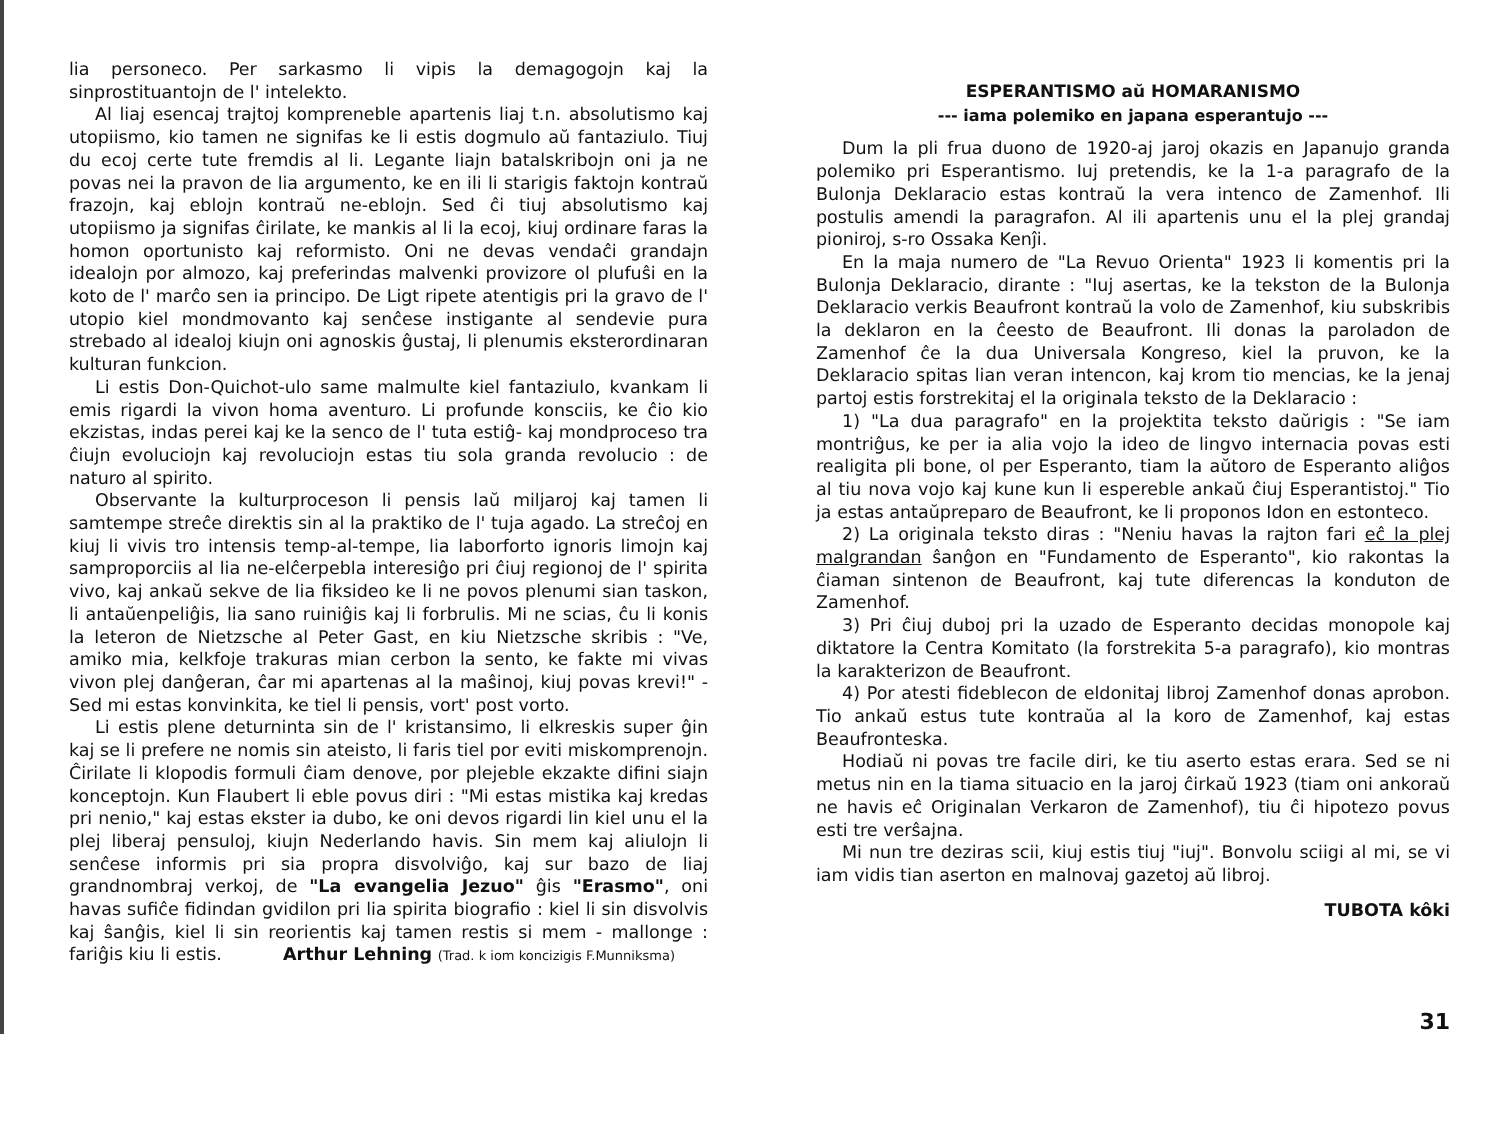lia personeco. Per sarkasmo li vipis la demagogojn kaj la sinprostituantojn de l' intelekto.
Al liaj esencaj trajtoj kompreneble apartenis liaj t.n. absolutismo kaj utopiismo, kio tamen ne signifas ke li estis dogmulo aŭ fantaziulo. Tiuj du ecoj certe tute fremdis al li. Legante liajn batalskribojn oni ja ne povas nei la pravon de lia argumento, ke en ili li starigis faktojn kontraŭ frazojn, kaj eblojn kontraŭ ne-eblojn. Sed ĉi tiuj absolutismo kaj utopiismo ja signifas ĉirilate, ke mankis al li la ecoj, kiuj ordinare faras la homon oportunisto kaj reformisto. Oni ne devas vendaĉi grandajn idealojn por almozo, kaj preferindas malvenki provizore ol plufuŝi en la koto de l' marĉo sen ia principo. De Ligt ripete atentigis pri la gravo de l' utopio kiel mondmovanto kaj senĉese instigante al sendevie pura strebado al idealoj kiujn oni agnoskis ĝustaj, li plenumis eksterordinaran kulturan funkcion.
Li estis Don-Quichot-ulo same malmulte kiel fantaziulo, kvankam li emis rigardi la vivon homa aventuro. Li profunde konsciis, ke ĉio kio ekzistas, indas perei kaj ke la senco de l' tuta estiĝ- kaj mondproceso tra ĉiujn evoluciojn kaj revoluciojn estas tiu sola granda revolucio : de naturo al spirito.
Observante la kulturproceson li pensis laŭ miljaroj kaj tamen li samtempe streĉe direktis sin al la praktiko de l' tuja agado. La streĉoj en kiuj li vivis tro intensis temp-al-tempe, lia laborforto ignoris limojn kaj samproporciis al lia ne-elĉerpebla interesiĝo pri ĉiuj regionoj de l' spirita vivo, kaj ankaŭ sekve de lia fiksideo ke li ne povos plenumi sian taskon, li antaŭenpeliĝis, lia sano ruiniĝis kaj li forbrulis. Mi ne scias, ĉu li konis la leteron de Nietzsche al Peter Gast, en kiu Nietzsche skribis : "Ve, amiko mia, kelkfoje trakuras mian cerbon la sento, ke fakte mi vivas vivon plej danĝeran, ĉar mi apartenas al la maŝinoj, kiuj povas krevi!" - Sed mi estas konvinkita, ke tiel li pensis, vort' post vorto.
Li estis plene deturninta sin de l' kristansimo, li elkreskis super ĝin kaj se li prefere ne nomis sin ateisto, li faris tiel por eviti miskomprenojn. Ĉirilate li klopodis formuli ĉiam denove, por plejeble ekzakte difini siajn konceptojn. Kun Flaubert li eble povus diri : "Mi estas mistika kaj kredas pri nenio," kaj estas ekster ia dubo, ke oni devos rigardi lin kiel unu el la plej liberaj pensuloj, kiujn Nederlando havis. Sin mem kaj aliulojn li senĉese informis pri sia propra disvolviĝo, kaj sur bazo de liaj grandnombraj verkoj, de "La evangelia Jezuo" ĝis "Erasmo", oni havas sufiĉe fidindan gvidilon pri lia spirita biografio : kiel li sin disvolvis kaj ŝanĝis, kiel li sin reorientis kaj tamen restis si mem - mallonge : fariĝis kiu li estis. Arthur Lehning (Trad. k iom koncizigis F.Munniksma)
ESPERANTISMO aŭ HOMARANISMO
--- iama polemiko en japana esperantujo ---
Dum la pli frua duono de 1920-aj jaroj okazis en Japanujo granda polemiko pri Esperantismo. Iuj pretendis, ke la 1-a paragrafo de la Bulonja Deklaracio estas kontraŭ la vera intenco de Zamenhof. Ili postulis amendi la paragrafon. Al ili apartenis unu el la plej grandaj pioniroj, s-ro Ossaka Kenĵi.
En la maja numero de "La Revuo Orienta" 1923 li komentis pri la Bulonja Deklaracio, dirante : "Iuj asertas, ke la tekston de la Bulonja Deklaracio verkis Beaufront kontraŭ la volo de Zamenhof, kiu subskribis la deklaron en la ĉeesto de Beaufront. Ili donas la paroladon de Zamenhof ĉe la dua Universala Kongreso, kiel la pruvon, ke la Deklaracio spitas lian veran intencon, kaj krom tio mencias, ke la jenaj partoj estis forstrekitaj el la originala teksto de la Deklaracio :
1) "La dua paragrafo" en la projektita teksto daŭrigis : "Se iam montriĝus, ke per ia alia vojo la ideo de lingvo internacia povas esti realigita pli bone, ol per Esperanto, tiam la aŭtoro de Esperanto aliĝos al tiu nova vojo kaj kune kun li espereble ankaŭ ĉiuj Esperantistoj." Tio ja estas antaŭpreparo de Beaufront, ke li proponos Idon en estonteco.
2) La originala teksto diras : "Neniu havas la rajton fari eĉ la plej malgrandan ŝanĝon en "Fundamento de Esperanto", kio rakontas la ĉiaman sintenon de Beaufront, kaj tute diferencas la konduton de Zamenhof.
3) Pri ĉiuj duboj pri la uzado de Esperanto decidas monopole kaj diktatore la Centra Komitato (la forstrekita 5-a paragrafo), kio montras la karakterizon de Beaufront.
4) Por atesti fideblecon de eldonitaj libroj Zamenhof donas aprobon. Tio ankaŭ estus tute kontraŭa al la koro de Zamenhof, kaj estas Beaufronteska.
Hodiaŭ ni povas tre facile diri, ke tiu aserto estas erara. Sed se ni metus nin en la tiama situacio en la jaroj ĉirkaŭ 1923 (tiam oni ankoraŭ ne havis eĉ Originalan Verkaron de Zamenhof), tiu ĉi hipotezo povus esti tre verŝajna.
Mi nun tre deziras scii, kiuj estis tiuj "iuj". Bonvolu sciigi al mi, se vi iam vidis tian aserton en malnovaj gazetoj aŭ libroj.
TUBOTA kôki
31